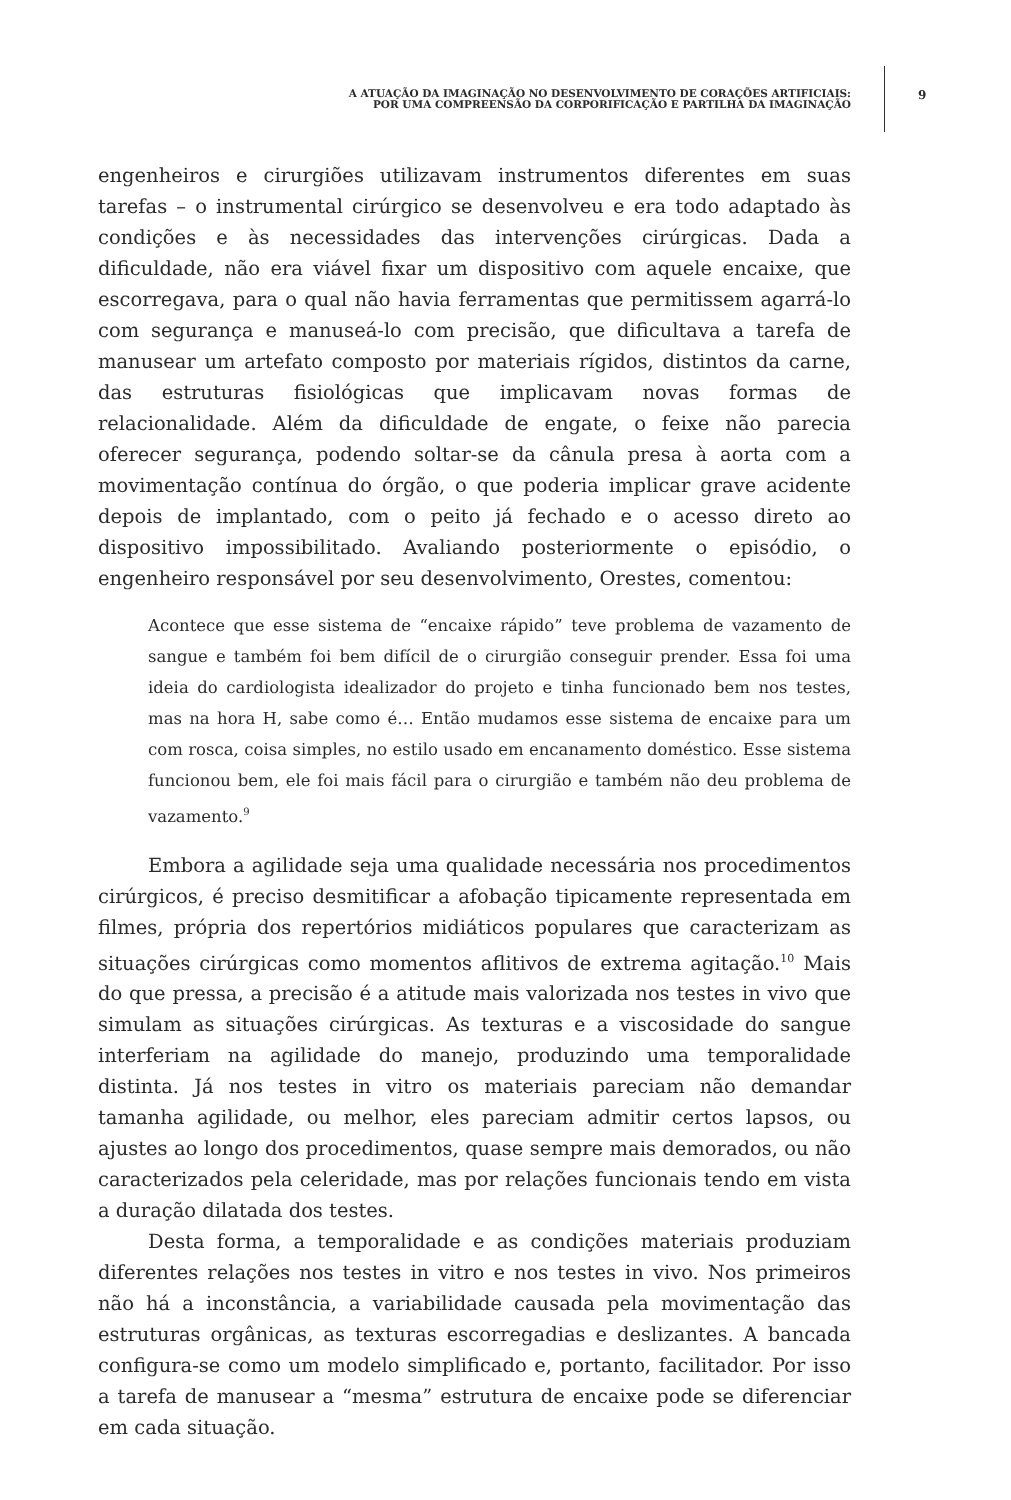A ATUAÇÃO DA IMAGINAÇÃO NO DESENVOLVIMENTO DE CORAÇÕES ARTIFICIAIS:
POR UMA COMPREENSÃO DA CORPORIFICAÇÃO E PARTILHA DA IMAGINAÇÃO
9
engenheiros e cirurgiões utilizavam instrumentos diferentes em suas tarefas – o instrumental cirúrgico se desenvolveu e era todo adaptado às condições e às necessidades das intervenções cirúrgicas. Dada a dificuldade, não era viável fixar um dispositivo com aquele encaixe, que escorregava, para o qual não havia ferramentas que permitissem agarrá-lo com segurança e manuseá-lo com precisão, que dificultava a tarefa de manusear um artefato composto por materiais rígidos, distintos da carne, das estruturas fisiológicas que implicavam novas formas de relacionalidade. Além da dificuldade de engate, o feixe não parecia oferecer segurança, podendo soltar-se da cânula presa à aorta com a movimentação contínua do órgão, o que poderia implicar grave acidente depois de implantado, com o peito já fechado e o acesso direto ao dispositivo impossibilitado. Avaliando posteriormente o episódio, o engenheiro responsável por seu desenvolvimento, Orestes, comentou:
Acontece que esse sistema de “encaixe rápido” teve problema de vazamento de sangue e também foi bem difícil de o cirurgião conseguir prender. Essa foi uma ideia do cardiologista idealizador do projeto e tinha funcionado bem nos testes, mas na hora H, sabe como é… Então mudamos esse sistema de encaixe para um com rosca, coisa simples, no estilo usado em encanamento doméstico. Esse sistema funcionou bem, ele foi mais fácil para o cirurgião e também não deu problema de vazamento.<sup>9</sup>
Embora a agilidade seja uma qualidade necessária nos procedimentos cirúrgicos, é preciso desmitificar a afobação tipicamente representada em filmes, própria dos repertórios midiáticos populares que caracterizam as situações cirúrgicas como momentos aflitivos de extrema agitação.<sup>10</sup> Mais do que pressa, a precisão é a atitude mais valorizada nos testes in vivo que simulam as situações cirúrgicas. As texturas e a viscosidade do sangue interferiam na agilidade do manejo, produzindo uma temporalidade distinta. Já nos testes in vitro os materiais pareciam não demandar tamanha agilidade, ou melhor, eles pareciam admitir certos lapsos, ou ajustes ao longo dos procedimentos, quase sempre mais demorados, ou não caracterizados pela celeridade, mas por relações funcionais tendo em vista a duração dilatada dos testes.
Desta forma, a temporalidade e as condições materiais produziam diferentes relações nos testes in vitro e nos testes in vivo. Nos primeiros não há a inconstância, a variabilidade causada pela movimentação das estruturas orgânicas, as texturas escorregadias e deslizantes. A bancada configura-se como um modelo simplificado e, portanto, facilitador. Por isso a tarefa de manusear a “mesma” estrutura de encaixe pode se diferenciar em cada situação.